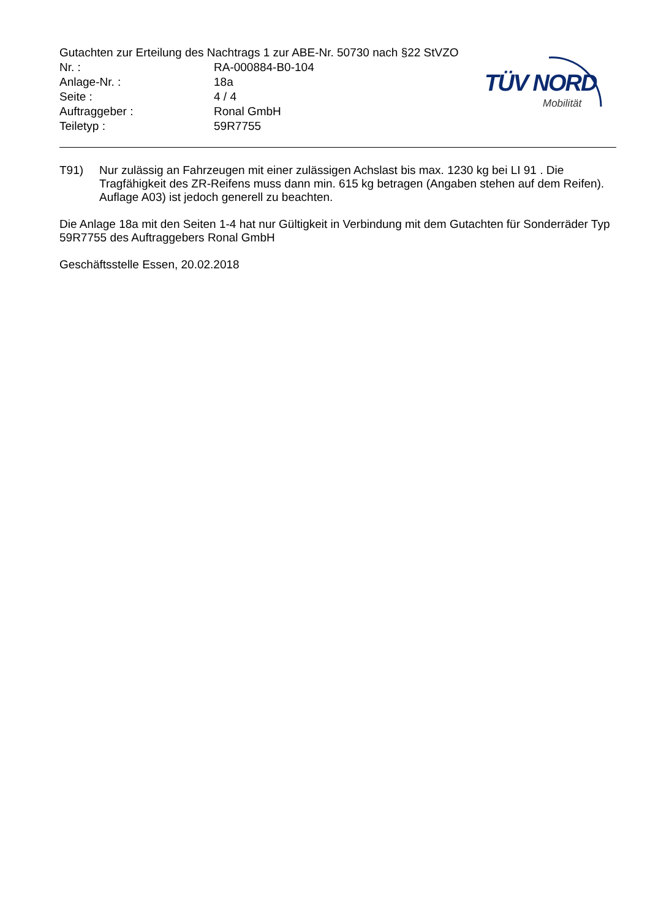Gutachten zur Erteilung des Nachtrags 1 zur ABE-Nr. 50730 nach §22 StVZO
Nr. : RA-000884-B0-104
Anlage-Nr. : 18a
Seite : 4 / 4
Auftraggeber : Ronal GmbH
Teiletyp : 59R7755
TÜV NORD
Mobilität
T91) Nur zulässig an Fahrzeugen mit einer zulässigen Achslast bis max. 1230 kg bei LI 91 . Die Tragfähigkeit des ZR-Reifens muss dann min. 615 kg betragen (Angaben stehen auf dem Reifen). Auflage A03) ist jedoch generell zu beachten.
Die Anlage 18a mit den Seiten 1-4 hat nur Gültigkeit in Verbindung mit dem Gutachten für Sonderräder Typ 59R7755 des Auftraggebers Ronal GmbH
Geschäftsstelle Essen, 20.02.2018